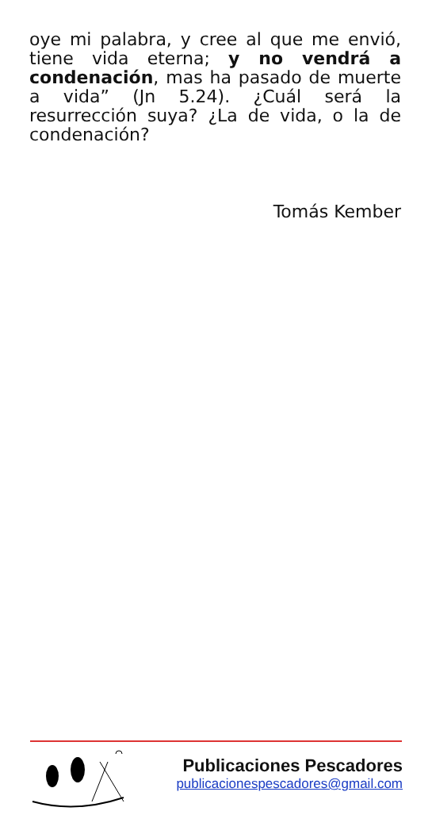oye mi palabra, y cree al que me envió, tiene vida eterna; y no vendrá a condenación, mas ha pasado de muerte a vida” (Jn 5.24). ¿Cuál será la resurrección suya? ¿La de vida, o la de condenación?
Tomás Kember
Publicaciones Pescadores
publicacionespescadores@gmail.com